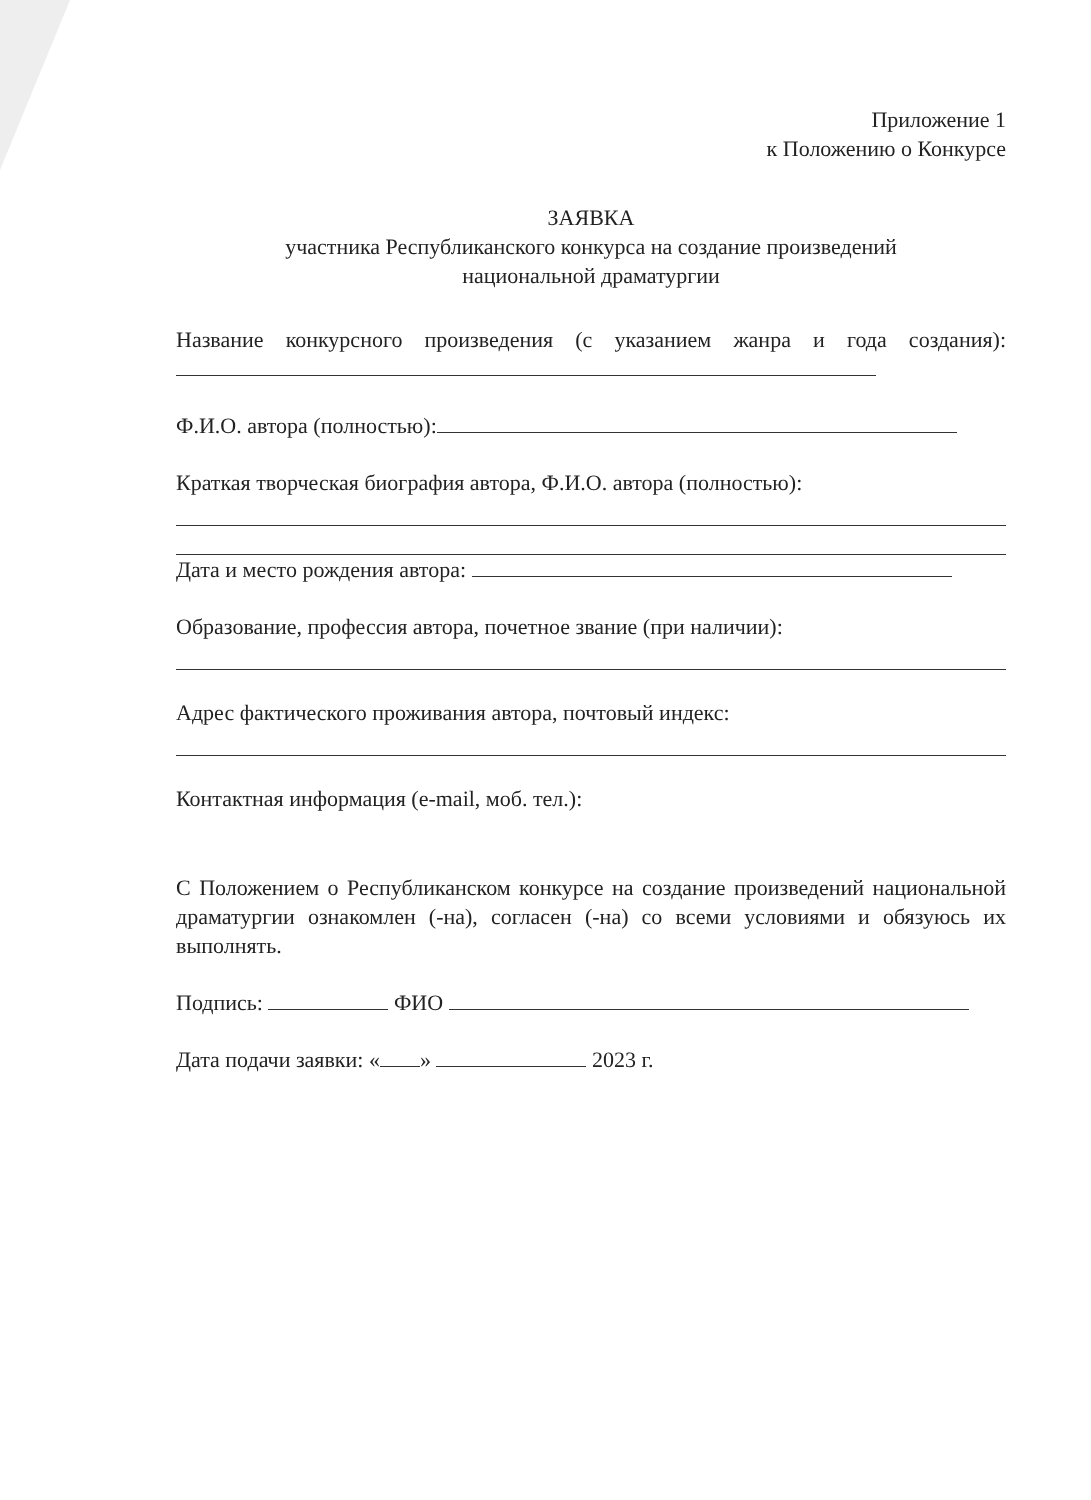Приложение 1
к Положению о Конкурсе
ЗАЯВКА
участника Республиканского конкурса на создание произведений
национальной драматургии
Название конкурсного произведения (с указанием жанра и года создания):
Ф.И.О. автора (полностью):
Краткая творческая биография автора, Ф.И.О. автора (полностью):
Дата и место рождения автора:
Образование, профессия автора, почетное звание (при наличии):
Адрес фактического проживания автора, почтовый индекс:
Контактная информация (e-mail, моб. тел.):
С Положением о Республиканском конкурсе на создание произведений национальной драматургии ознакомлен (-на), согласен (-на) со всеми условиями и обязуюсь их выполнять.
Подпись: ФИО
Дата подачи заявки: « » 2023 г.